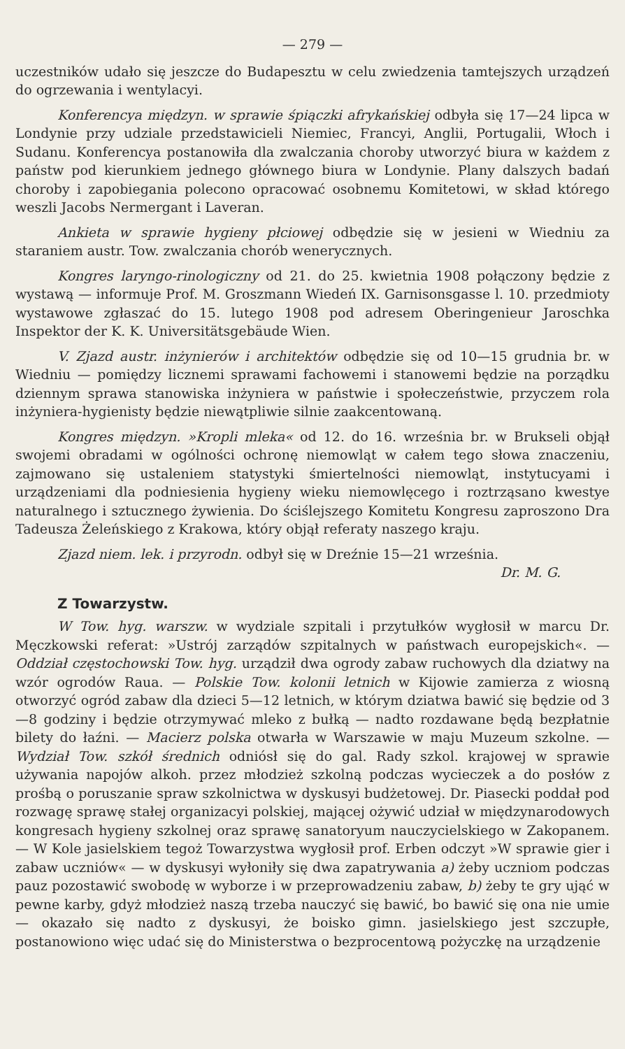— 279 —
uczestników udało się jeszcze do Budapesztu w celu zwiedzenia tamtejszych urządzeń do ogrzewania i wentylacyi.
Konferencya międzyn. w sprawie śpiączki afrykańskiej odbyła się 17—24 lipca w Londynie przy udziale przedstawicieli Niemiec, Francyi, Anglii, Portugalii, Włoch i Sudanu. Konferencya postanowiła dla zwalczania choroby utworzyć biura w każdem z państw pod kierunkiem jednego głównego biura w Londynie. Plany dalszych badań choroby i zapobiegania polecono opracować osobnemu Komitetowi, w skład którego weszli Jacobs Nermergant i Laveran.
Ankieta w sprawie hygieny płciowej odbędzie się w jesieni w Wiedniu za staraniem austr. Tow. zwalczania chorób wenerycznych.
Kongres laryngo-rinologiczny od 21. do 25. kwietnia 1908 połączony będzie z wystawą — informuje Prof. M. Groszmann Wiedeń IX. Garnisonsgasse l. 10. przedmioty wystawowe zgłaszać do 15. lutego 1908 pod adresem Oberingenieur Jaroschka Inspektor der K. K. Universitätsgebäude Wien.
V. Zjazd austr. inżynierów i architektów odbędzie się od 10—15 grudnia br. w Wiedniu — pomiędzy licznemi sprawami fachowemi i stanowemi będzie na porządku dziennym sprawa stanowiska inżyniera w państwie i społeczeństwie, przyczem rola inżyniera-hygienisty będzie niewątpliwie silnie zaakcentowaną.
Kongres międzyn. »Kropli mleka« od 12. do 16. września br. w Brukseli objął swojemi obradami w ogólności ochronę niemowląt w całem tego słowa znaczeniu, zajmowano się ustaleniem statystyki śmiertelności niemowląt, instytucyami i urządzeniami dla podniesienia hygieny wieku niemowlęcego i roztrząsano kwestye naturalnego i sztucznego żywienia. Do ściślejszego Komitetu Kongresu zaproszono Dra Tadeusza Żeleńskiego z Krakowa, który objął referaty naszego kraju.
Zjazd niem. lek. i przyrodn. odbył się w Dreźnie 15—21 września.
Dr. M. G.
Z Towarzystw.
W Tow. hyg. warszw. w wydziale szpitali i przytułków wygłosił w marcu Dr. Męczkowski referat: »Ustrój zarządów szpitalnych w państwach europejskich«. — Oddział częstochowski Tow. hyg. urządził dwa ogrody zabaw ruchowych dla dziatwy na wzór ogrodów Raua. — Polskie Tow. kolonii letnich w Kijowie zamierza z wiosną otworzyć ogród zabaw dla dzieci 5—12 letnich, w którym dziatwa bawić się będzie od 3—8 godziny i będzie otrzymywać mleko z bułką — nadto rozdawane będą bezpłatnie bilety do łaźni. — Macierz polska otwarła w Warszawie w maju Muzeum szkolne. — Wydział Tow. szkół średnich odniósł się do gal. Rady szkol. krajowej w sprawie używania napojów alkoh. przez młodzież szkolną podczas wycieczek a do posłów z prośbą o poruszanie spraw szkolnictwa w dyskusyi budżetowej. Dr. Piasecki poddał pod rozwagę sprawę stałej organizacyi polskiej, mającej ożywić udział w międzynarodowych kongresach hygieny szkolnej oraz sprawę sanatoryum nauczycielskiego w Zakopanem. — W Kole jasielskiem tegoż Towarzystwa wygłosił prof. Erben odczyt »W sprawie gier i zabaw uczniów« — w dyskusyi wyłoniły się dwa zapatrywania a) żeby uczniom podczas pauz pozostawić swobodę w wyborze i w przeprowadzeniu zabaw, b) żeby te gry ująć w pewne karby, gdyż młodzież naszą trzeba nauczyć się bawić, bo bawić się ona nie umie — okazało się nadto z dyskusyi, że boisko gimn. jasielskiego jest szczupłe, postanowiono więc udać się do Ministerstwa o bezprocentową pożyczkę na urządzenie